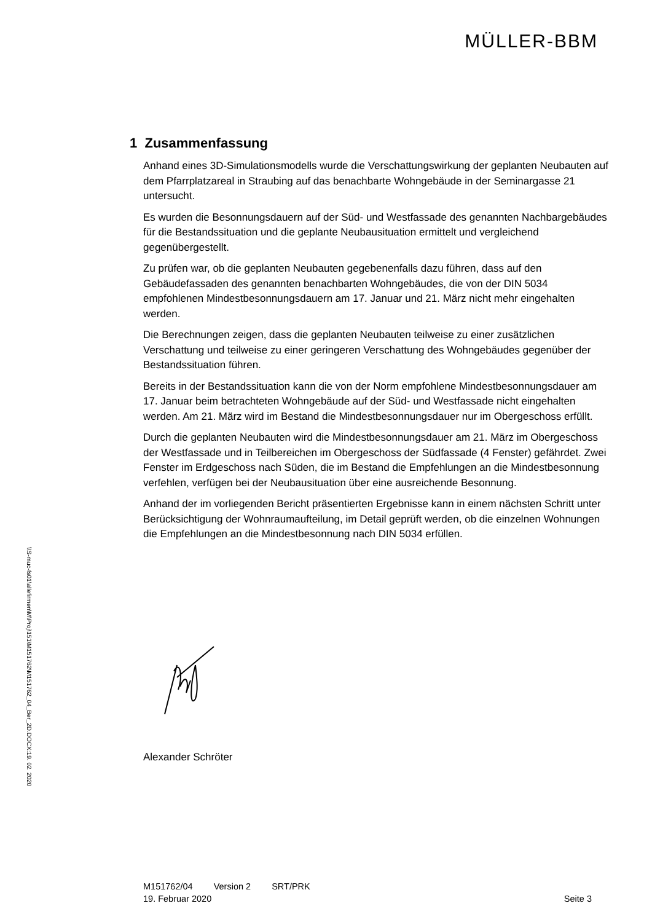\\S-muc-fs01\allefirmen\M\Proj\151\M151762\M151762_04_Ber_2D.DOCX:19. 02. 2020
MÜLLER-BBM
1 Zusammenfassung
Anhand eines 3D-Simulationsmodells wurde die Verschattungswirkung der geplanten Neubauten auf dem Pfarrplatzareal in Straubing auf das benachbarte Wohngebäude in der Seminargasse 21 untersucht.
Es wurden die Besonnungsdauern auf der Süd- und Westfassade des genannten Nachbargebäudes für die Bestandssituation und die geplante Neubausituation ermittelt und vergleichend gegenübergestellt.
Zu prüfen war, ob die geplanten Neubauten gegebenenfalls dazu führen, dass auf den Gebäudefassaden des genannten benachbarten Wohngebäudes, die von der DIN 5034 empfohlenen Mindestbesonnungsdauern am 17. Januar und 21. März nicht mehr eingehalten werden.
Die Berechnungen zeigen, dass die geplanten Neubauten teilweise zu einer zusätzlichen Verschattung und teilweise zu einer geringeren Verschattung des Wohngebäudes gegenüber der Bestandssituation führen.
Bereits in der Bestandssituation kann die von der Norm empfohlene Mindestbesonnungsdauer am 17. Januar beim betrachteten Wohngebäude auf der Süd- und Westfassade nicht eingehalten werden. Am 21. März wird im Bestand die Mindestbesonnungsdauer nur im Obergeschoss erfüllt.
Durch die geplanten Neubauten wird die Mindestbesonnungsdauer am 21. März im Obergeschoss der Westfassade und in Teilbereichen im Obergeschoss der Südfassade (4 Fenster) gefährdet. Zwei Fenster im Erdgeschoss nach Süden, die im Bestand die Empfehlungen an die Mindestbesonnung verfehlen, verfügen bei der Neubausituation über eine ausreichende Besonnung.
Anhand der im vorliegenden Bericht präsentierten Ergebnisse kann in einem nächsten Schritt unter Berücksichtigung der Wohnraumaufteilung, im Detail geprüft werden, ob die einzelnen Wohnungen die Empfehlungen an die Mindestbesonnung nach DIN 5034 erfüllen.
Alexander Schröter
M151762/04 Version 2 SRT/PRK
19. Februar 2020 Seite 3